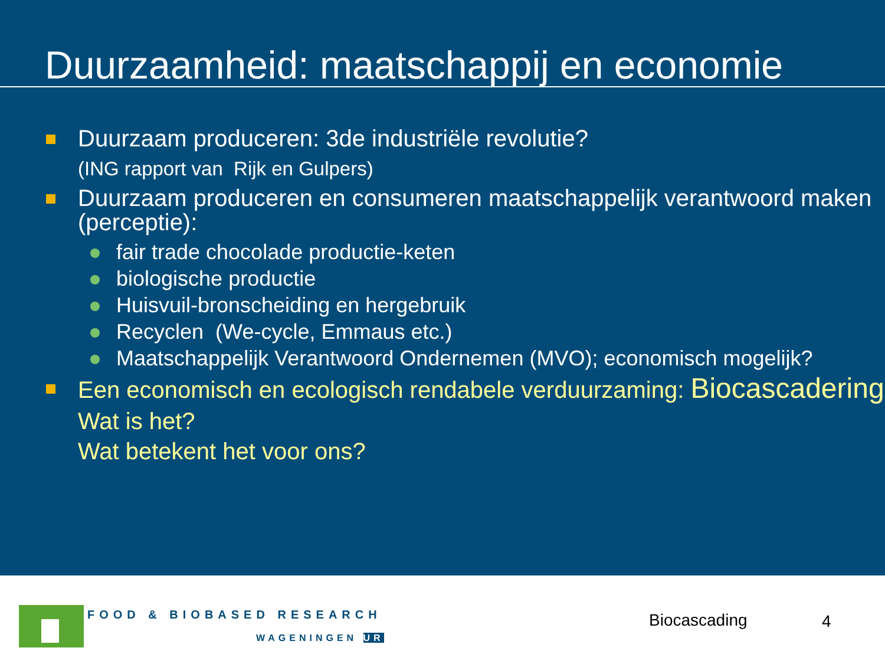Duurzaamheid: maatschappij en economie
Duurzaam produceren: 3de industriële revolutie?
(ING rapport van Rijk en Gulpers)
Duurzaam produceren en consumeren maatschappelijk verantwoord maken (perceptie):
fair trade chocolade productie-keten
biologische productie
Huisvuil-bronscheiding en hergebruik
Recyclen (We-cycle, Emmaus etc.)
Maatschappelijk Verantwoord Ondernemen (MVO); economisch mogelijk?
Een economisch en ecologisch rendabele verduurzaming: Biocascadering
Wat is het?
Wat betekent het voor ons?
FOOD & BIOBASED RESEARCH
WAGENINGEN UR
Biocascading 4